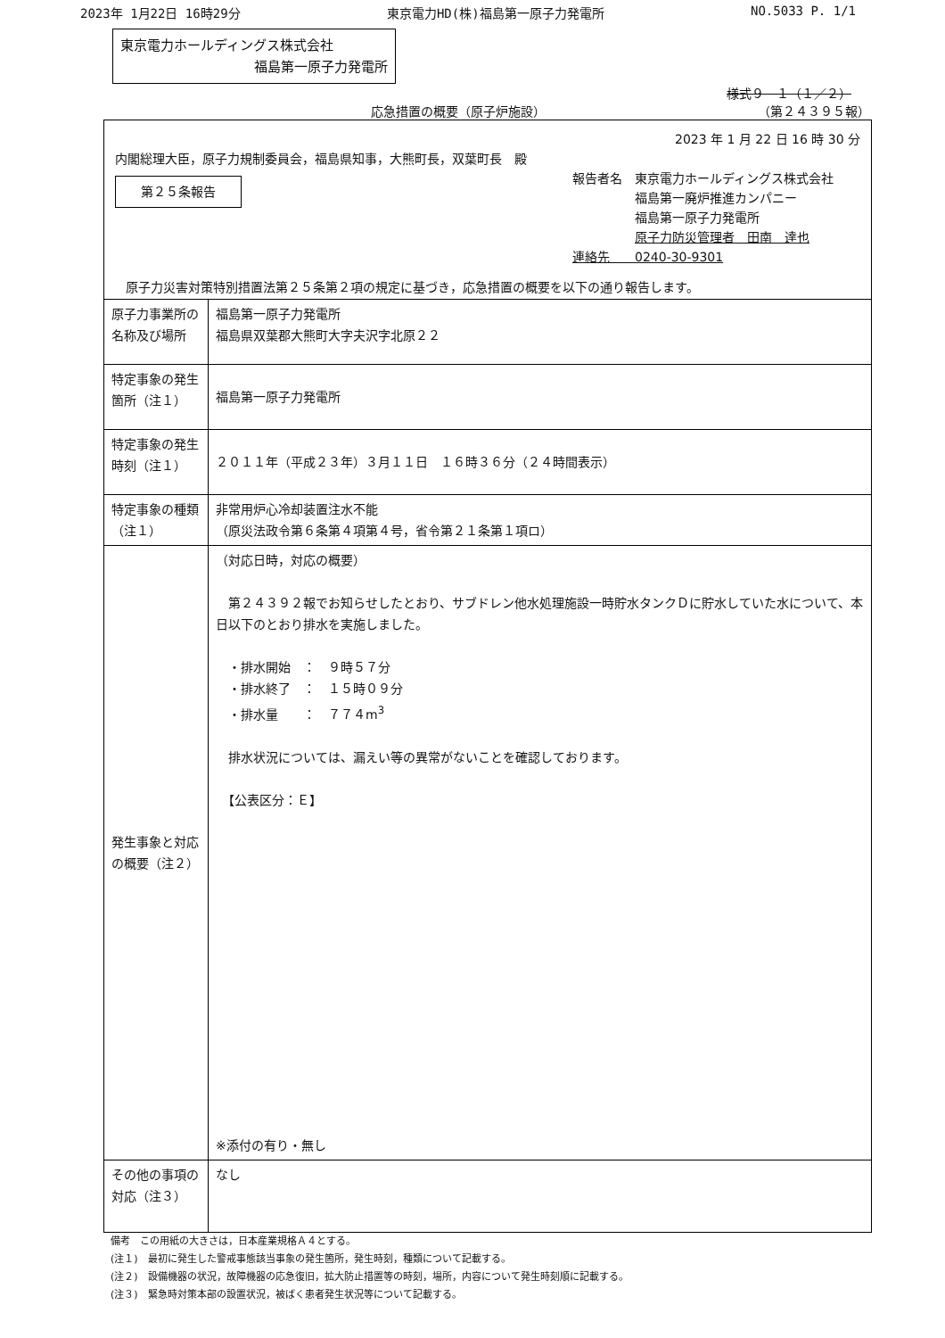2023年 1月22日 16時29分 東京電力HD(株)福島第一原子力発電所 NO.5033 P. 1/1
東京電力ホールディングス株式会社
福島第一原子力発電所
様式９－１（１／２）
応急措置の概要（原子炉施設） （第２４３９５報）
2023 年 1 月 22 日 16 時 30 分
内閣総理大臣，原子力規制委員会，福島県知事，大熊町長，双葉町長　殿
第２５条報告
報告者名　東京電力ホールディングス株式会社
　　　　　福島第一廃炉推進カンパニー
　　　　　福島第一原子力発電所
　　　　　原子力防災管理者　田南　達也
連絡先　　0240-30-9301
原子力災害対策特別措置法第２５条第２項の規定に基づき，応急措置の概要を以下の通り報告します。
| 原子力事業所の名称及び場所 | 福島第一原子力発電所 福島県双葉郡大熊町大字夫沢字北原２２ |
| 特定事象の発生箇所（注１） | 福島第一原子力発電所 |
| 特定事象の発生時刻（注１） | ２０１１年（平成２３年）３月１１日 １６時３６分（２４時間表示） |
| 特定事象の種類（注１） | 非常用炉心冷却装置注水不能 （原災法政令第６条第４項第４号，省令第２１条第１項ロ） |
| 発生事象と対応の概要（注２） | （対応日時，対応の概要） 第２４３９２報でお知らせしたとおり、サブドレン他水処理施設一時貯水タンクＤに貯水していた水について、本日以下のとおり排水を実施しました。 ・排水開始 ： ９時５７分 ・排水終了 ： １５時０９分 ・排水量 ： ７７４m<sup>3</sup> 排水状況については、漏えい等の異常がないことを確認しております。 【公表区分：Ｅ】 ※添付の有り・無し |
| その他の事項の対応（注３） | なし |
備考　この用紙の大きさは，日本産業規格Ａ４とする。
(注１)　最初に発生した警戒事態該当事象の発生箇所，発生時刻，種類について記載する。
(注２)　設備機器の状況，故障機器の応急復旧，拡大防止措置等の時刻，場所，内容について発生時刻順に記載する。
(注３)　緊急時対策本部の設置状況，被ばく患者発生状況等について記載する。